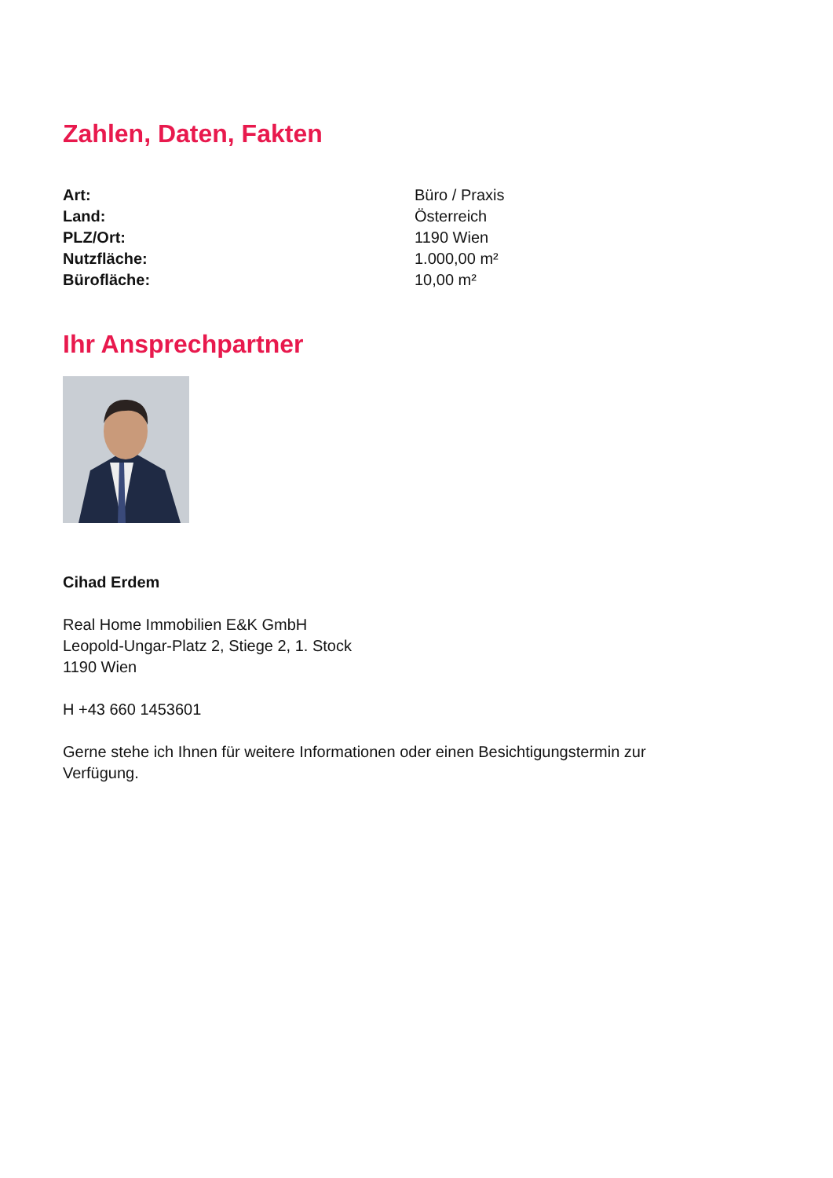Zahlen, Daten, Fakten
| Art: | Büro / Praxis |
| Land: | Österreich |
| PLZ/Ort: | 1190 Wien |
| Nutzfläche: | 1.000,00 m² |
| Bürofläche: | 10,00 m² |
Ihr Ansprechpartner
Cihad Erdem
Real Home Immobilien E&K GmbH
Leopold-Ungar-Platz 2, Stiege 2, 1. Stock
1190 Wien
H +43 660 1453601
Gerne stehe ich Ihnen für weitere Informationen oder einen Besichtigungstermin zur Verfügung.